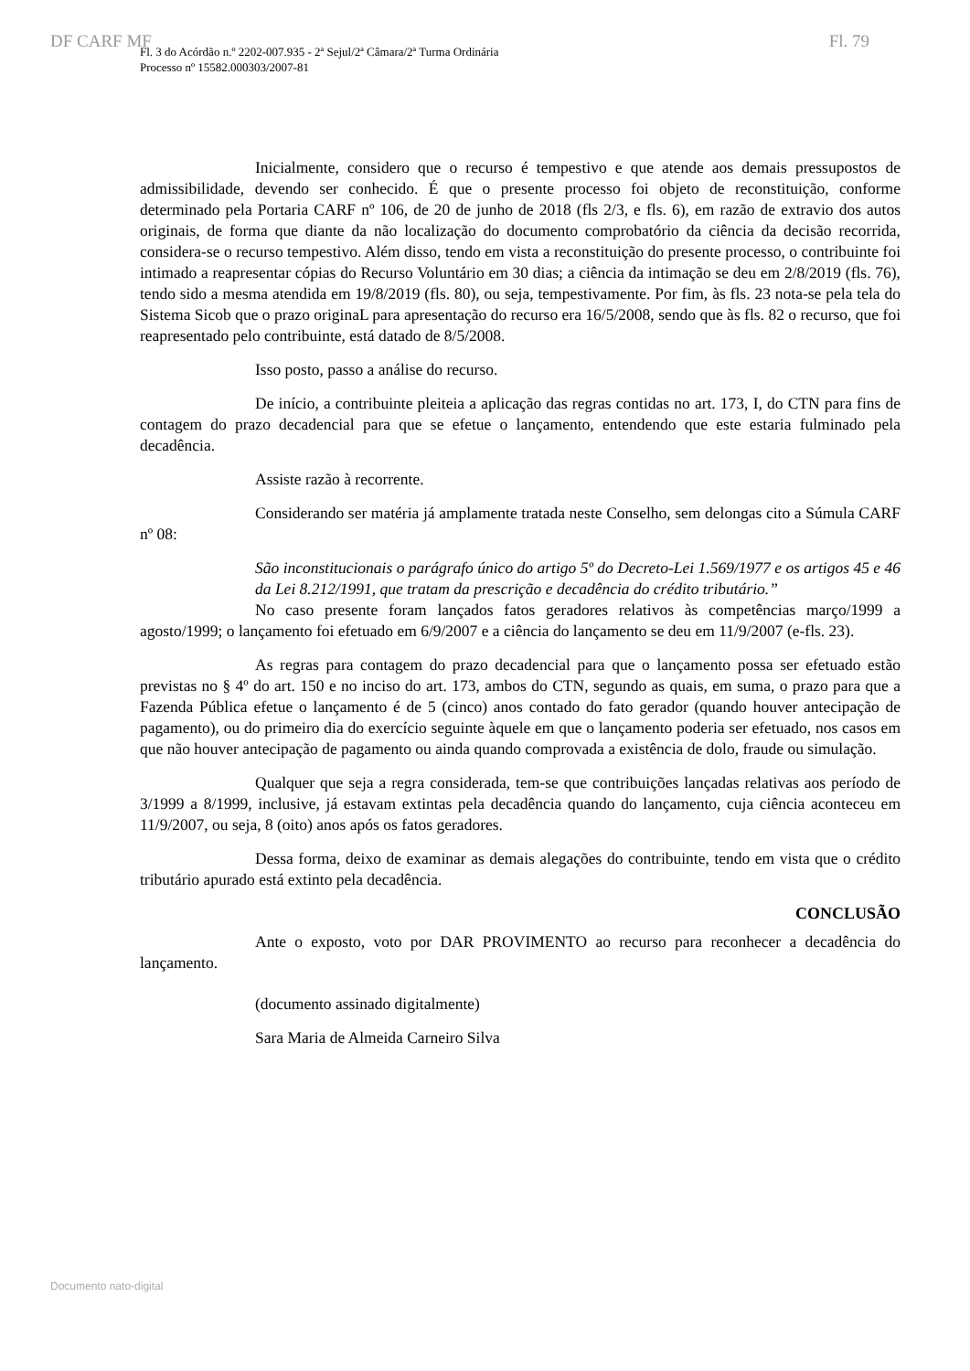DF CARF MF Fl. 79
Fl. 3 do Acórdão n.º 2202-007.935 - 2ª Sejul/2ª Câmara/2ª Turma Ordinária
Processo nº 15582.000303/2007-81
Inicialmente, considero que o recurso é tempestivo e que atende aos demais pressupostos de admissibilidade, devendo ser conhecido. É que o presente processo foi objeto de reconstituição, conforme determinado pela Portaria CARF nº 106, de 20 de junho de 2018 (fls 2/3, e fls. 6), em razão de extravio dos autos originais, de forma que diante da não localização do documento comprobatório da ciência da decisão recorrida, considera-se o recurso tempestivo. Além disso, tendo em vista a reconstituição do presente processo, o contribuinte foi intimado a reapresentar cópias do Recurso Voluntário em 30 dias; a ciência da intimação se deu em 2/8/2019 (fls. 76), tendo sido a mesma atendida em 19/8/2019 (fls. 80), ou seja, tempestivamente. Por fim, às fls. 23 nota-se pela tela do Sistema Sicob que o prazo originaL para apresentação do recurso era 16/5/2008, sendo que às fls. 82 o recurso, que foi reapresentado pelo contribuinte, está datado de 8/5/2008.
Isso posto, passo a análise do recurso.
De início, a contribuinte pleiteia a aplicação das regras contidas no art. 173, I, do CTN para fins de contagem do prazo decadencial para que se efetue o lançamento, entendendo que este estaria fulminado pela decadência.
Assiste razão à recorrente.
Considerando ser matéria já amplamente tratada neste Conselho, sem delongas cito a Súmula CARF nº 08:
São inconstitucionais o parágrafo único do artigo 5º do Decreto-Lei 1.569/1977 e os artigos 45 e 46 da Lei 8.212/1991, que tratam da prescrição e decadência do crédito tributário.”
No caso presente foram lançados fatos geradores relativos às competências março/1999 a agosto/1999; o lançamento foi efetuado em 6/9/2007 e a ciência do lançamento se deu em 11/9/2007 (e-fls. 23).
As regras para contagem do prazo decadencial para que o lançamento possa ser efetuado estão previstas no § 4º do art. 150 e no inciso do art. 173, ambos do CTN, segundo as quais, em suma, o prazo para que a Fazenda Pública efetue o lançamento é de 5 (cinco) anos contado do fato gerador (quando houver antecipação de pagamento), ou do primeiro dia do exercício seguinte àquele em que o lançamento poderia ser efetuado, nos casos em que não houver antecipação de pagamento ou ainda quando comprovada a existência de dolo, fraude ou simulação.
Qualquer que seja a regra considerada, tem-se que contribuições lançadas relativas aos período de 3/1999 a 8/1999, inclusive, já estavam extintas pela decadência quando do lançamento, cuja ciência aconteceu em 11/9/2007, ou seja, 8 (oito) anos após os fatos geradores.
Dessa forma, deixo de examinar as demais alegações do contribuinte, tendo em vista que o crédito tributário apurado está extinto pela decadência.
CONCLUSÃO
Ante o exposto, voto por DAR PROVIMENTO ao recurso para reconhecer a decadência do lançamento.
(documento assinado digitalmente)
Sara Maria de Almeida Carneiro Silva
Documento nato-digital